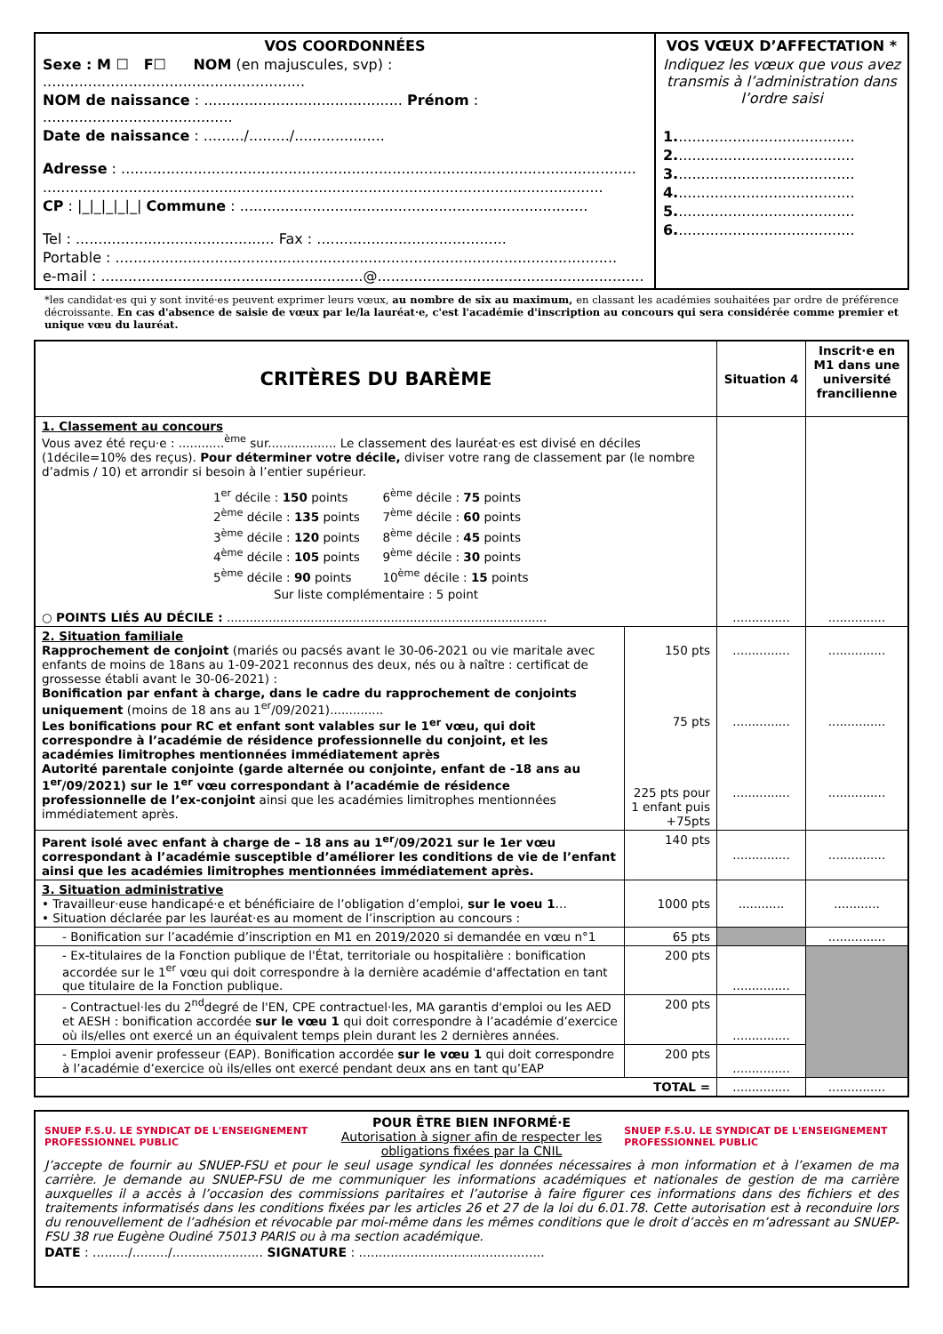| VOS COORDONNÉES Sexe : M ☐ F☐ NOM (en majuscules, svp) : .......................................................... NOM de naissance : ............................................ Prénom : .......................................... Date de naissance : ........./........./.................... Adresse : .................................................................................................................. ............................................................................................................................ CP : /_/_/_/_/_/ Commune : ............................................................................. Tel : ............................................ Fax : .......................................... Portable : ............................................................................................................... e-mail : ..........................................................@........................................................... | VOS VŒUX D’AFFECTATION * Indiquez les vœux que vous avez transmis à l’administration dans l’ordre saisi 1. ....................................... 2. ....................................... 3. ....................................... 4. ....................................... 5. ....................................... 6. ....................................... |
*les candidat·es qui y sont invité·es peuvent exprimer leurs vœux, au nombre de six au maximum, en classant les académies souhaitées par ordre de préférence décroissante. En cas d'absence de saisie de vœux par le/la lauréat·e, c'est l'académie d'inscription au concours qui sera considérée comme premier et unique vœu du lauréat.
| CRITÈRES DU BARÈME | | Situation 4 | Inscrit·e en M1 dans une université francilienne |
| --- | --- | --- | --- |
| 1. Classement au concours Vous avez été reçu·e : ............<sup>ème</sup> sur.................. Le classement des lauréat·es est divisé en déciles (1décile=10% des reçus). Pour déterminer votre décile, diviser votre rang de classement par (le nombre d’admis / 10) et arrondir si besoin à l’entier supérieur. / 1<sup>er</sup> décile : 150 points / 6<sup>ème</sup> décile : 75 points / / 2<sup>ème</sup> décile : 135 points / 7<sup>ème</sup> décile : 60 points / / 3<sup>ème</sup> décile : 120 points / 8<sup>ème</sup> décile : 45 points / / 4<sup>ème</sup> décile : 105 points / 9<sup>ème</sup> décile : 30 points / / 5<sup>ème</sup> décile : 90 points / 10<sup>ème</sup> décile : 15 points / / Sur liste complémentaire : 5 point / / ○ POINTS LIÉS AU DÉCILE : .................................................................................... | | ............... | ............... |
| 2. Situation familiale Rapprochement de conjoint (mariés ou pacsés avant le 30-06-2021 ou vie maritale avec enfants de moins de 18ans au 1-09-2021 reconnus des deux, nés ou à naître : certificat de grossesse établi avant le 30-06-2021) : Bonification par enfant à charge, dans le cadre du rapprochement de conjoints uniquement (moins de 18 ans au 1<sup>er</sup>/09/2021).............. Les bonifications pour RC et enfant sont valables sur le 1<sup>er</sup> vœu, qui doit correspondre à l’académie de résidence professionnelle du conjoint, et les académies limitrophes mentionnées immédiatement après Autorité parentale conjointe (garde alternée ou conjointe, enfant de -18 ans au 1<sup>er</sup>/09/2021) sur le 1<sup>er</sup> vœu correspondant à l’académie de résidence professionnelle de l’ex-conjoint ainsi que les académies limitrophes mentionnées immédiatement après. | 150 pts 75 pts 225 pts pour 1 enfant puis +75pts | ............... ............... ............... | ............... ............... ............... |
| Parent isolé avec enfant à charge de – 18 ans au 1<sup>er</sup>/09/2021 sur le 1er vœu correspondant à l’académie susceptible d’améliorer les conditions de vie de l’enfant ainsi que les académies limitrophes mentionnées immédiatement après. | 140 pts | ............... | ............... |
| 3. Situation administrative • Travailleur·euse handicapé·e et bénéficiaire de l’obligation d’emploi, sur le voeu 1 … • Situation déclarée par les lauréat·es au moment de l’inscription au concours : | 1000 pts | ............ | ............ |
| - Bonification sur l’académie d’inscription en M1 en 2019/2020 si demandée en vœu n°1 | 65 pts | | ............... |
| - Ex-titulaires de la Fonction publique de l'État, territoriale ou hospitalière : bonification accordée sur le 1<sup>er</sup> vœu qui doit correspondre à la dernière académie d'affectation en tant que titulaire de la Fonction publique. | 200 pts | ............... | |
| - Contractuel·les du 2<sup>nd</sup>degré de l'EN, CPE contractuel·les, MA garantis d'emploi ou les AED et AESH : bonification accordée sur le vœu 1 qui doit correspondre à l’académie d’exercice où ils/elles ont exercé un an équivalent temps plein durant les 2 dernières années. | 200 pts | ............... | |
| - Emploi avenir professeur (EAP). Bonification accordée sur le vœu 1 qui doit correspondre à l’académie d’exercice où ils/elles ont exercé pendant deux ans en tant qu’EAP | 200 pts | ............... | |
| TOTAL = | | ............... | ............... |
SNUEP F.S.U. LE SYNDICAT DE L'ENSEIGNEMENT PROFESSIONNEL PUBLIC POUR ÊTRE BIEN INFORMÉ·E
Autorisation à signer afin de respecter les obligations fixées par la CNIL SNUEP F.S.U. LE SYNDICAT DE L'ENSEIGNEMENT PROFESSIONNEL PUBLIC
J’accepte de fournir au SNUEP-FSU et pour le seul usage syndical les données nécessaires à mon information et à l’examen de ma carrière. Je demande au SNUEP-FSU de me communiquer les informations académiques et nationales de gestion de ma carrière auxquelles il a accès à l’occasion des commissions paritaires et l’autorise à faire figurer ces informations dans des fichiers et des traitements informatisés dans les conditions fixées par les articles 26 et 27 de la loi du 6.01.78. Cette autorisation est à reconduire lors du renouvellement de l’adhésion et révocable par moi-même dans les mêmes conditions que le droit d’accès en m’adressant au SNUEP-FSU 38 rue Eugène Oudiné 75013 PARIS ou à ma section académique.
DATE : ........./........./....................... SIGNATURE : ...............................................